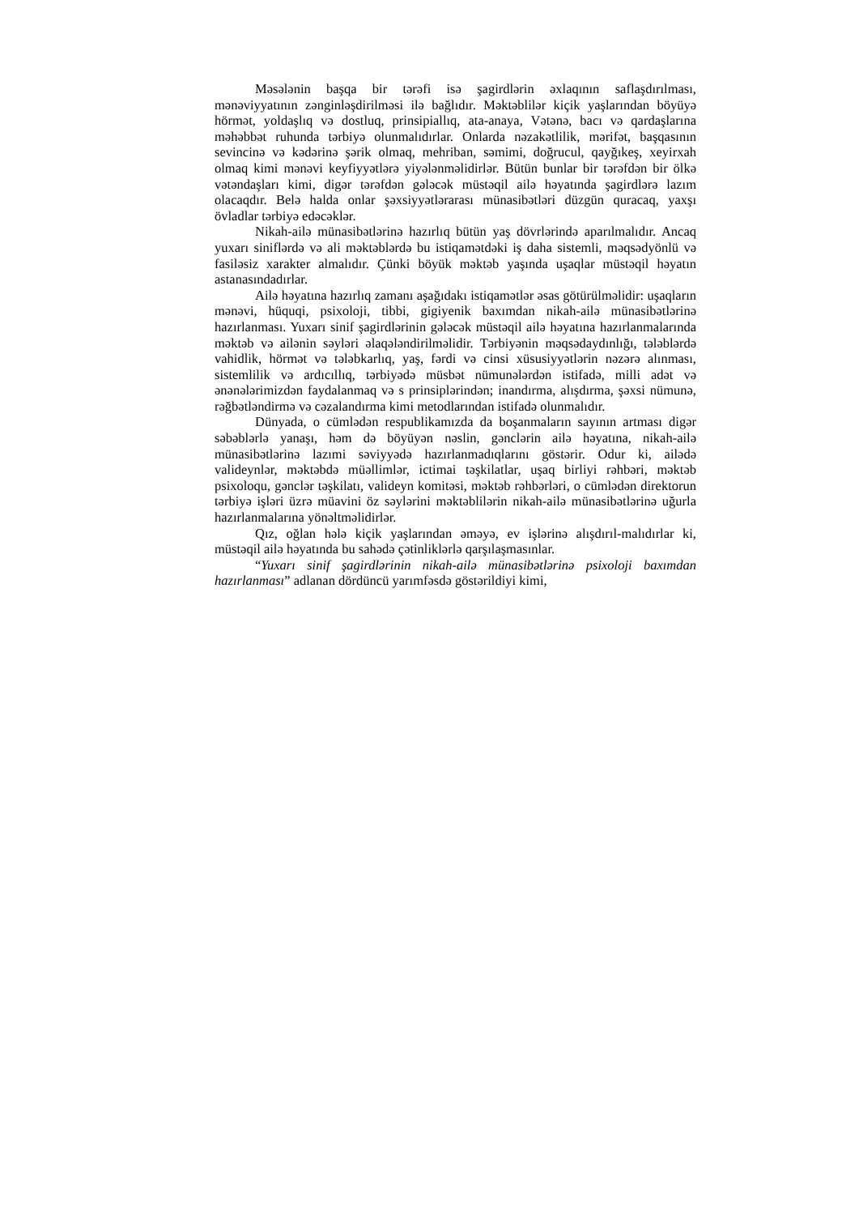Məsələnin başqa bir tərəfi isə şagirdlərin əxlaqının saflaşdırılması, mənəviyyatının zənginləşdirilməsi ilə bağlıdır. Məktəblilər kiçik yaşlarından böyüyə hörmət, yoldaşlıq və dostluq, prinsipiallıq, ata-anaya, Vətənə, bacı və qardaşlarına məhəbbət ruhunda tərbiyə olunmalıdırlar. Onlarda nəzakətlilik, mərifət, başqasının sevincinə və kədərinə şərik olmaq, mehriban, səmimi, doğrucul, qayğıkeş, xeyirxah olmaq kimi mənəvi keyfiyyətlərə yiyələnməlidirlər. Bütün bunlar bir tərəfdən bir ölkə vətəndaşları kimi, digər tərəfdən gələcək müstəqil ailə həyatında şagirdlərə lazım olacaqdır. Belə halda onlar şəxsiyyətlərarası münasibətləri düzgün quracaq, yaxşı övladlar tərbiyə edəcəklər.
Nikah-ailə münasibətlərinə hazırlıq bütün yaş dövrlərində aparılmalıdır. Ancaq yuxarı siniflərdə və ali məktəblərdə bu istiqamətdəki iş daha sistemli, məqsədyönlü və fasiləsiz xarakter almalıdır. Çünki böyük məktəb yaşında uşaqlar müstəqil həyatın astanasındadırlar.
Ailə həyatına hazırlıq zamanı aşağıdakı istiqamətlər əsas götürülməlidir: uşaqların mənəvi, hüquqi, psixoloji, tibbi, gigiyenik baxımdan nikah-ailə münasibətlərinə hazırlanması. Yuxarı sinif şagirdlərinin gələcək müstəqil ailə həyatına hazırlanmalarında məktəb və ailənin səyləri əlaqələndirilməlidir. Tərbiyənin məqsədaydınlığı, tələblərdə vahidlik, hörmət və tələbkarlıq, yaş, fərdi və cinsi xüsusiyyətlərin nəzərə alınması, sistemlilik və ardıcıllıq, tərbiyədə müsbət nümunələrdən istifadə, milli adət və ənənələrimizdən faydalanmaq və s prinsiplərindən; inandırma, alışdırma, şəxsi nümunə, rəğbətləndirmə və cəzalandırma kimi metodlarından istifadə olunmalıdır.
Dünyada, o cümlədən respublikamızda da boşanmaların sayının artması digər səbəblərlə yanaşı, həm də böyüyən nəslin, gənclərin ailə həyatına, nikah-ailə münasibətlərinə lazımi səviyyədə hazırlanmadıqlarını göstərir. Odur ki, ailədə valideynlər, məktəbdə müəllimlər, ictimai təşkilatlar, uşaq birliyi rəhbəri, məktəb psixoloqu, gənclər təşkilatı, valideyn komitəsi, məktəb rəhbərləri, o cümlədən direktorun tərbiyə işləri üzrə müavini öz səylərini məktəblilərin nikah-ailə münasibətlərinə uğurla hazırlanmalarına yönəltməlidirlər.
Qız, oğlan hələ kiçik yaşlarından əməyə, ev işlərinə alışdırıl-malıdırlar ki, müstəqil ailə həyatında bu sahədə çətinliklərlə qarşılaşmasınlar.
“Yuxarı sinif şagirdlərinin nikah-ailə münasibətlərinə psixoloji baxımdan hazırlanması” adlanan dördüncü yarımfəsdə göstərildiyi kimi,